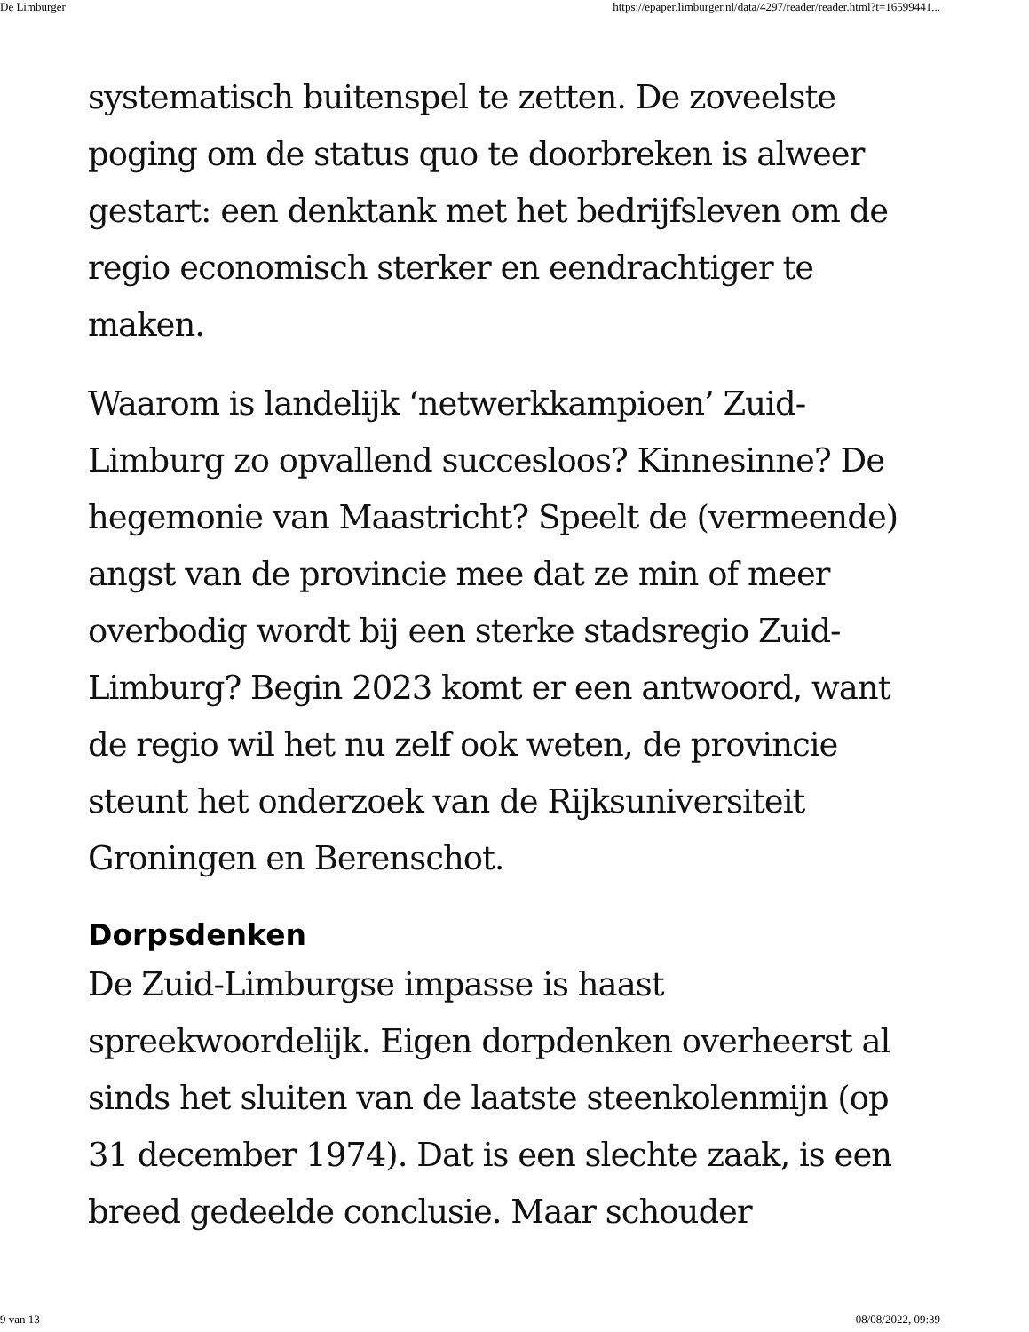De Limburger https://epaper.limburger.nl/data/4297/reader/reader.html?t=16599441...
systematisch buitenspel te zetten. De zoveelste poging om de status quo te doorbreken is alweer gestart: een denktank met het bedrijfsleven om de regio economisch sterker en eendrachtiger te maken.
Waarom is landelijk ‘netwerkkampioen’ Zuid-Limburg zo opvallend succesloos? Kinnesinne? De hegemonie van Maastricht? Speelt de (vermeende) angst van de provincie mee dat ze min of meer overbodig wordt bij een sterke stadsregio Zuid-Limburg? Begin 2023 komt er een antwoord, want de regio wil het nu zelf ook weten, de provincie steunt het onderzoek van de Rijksuniversiteit Groningen en Berenschot.
Dorpsdenken
De Zuid-Limburgse impasse is haast spreekwoordelijk. Eigen dorpdenken overheerst al sinds het sluiten van de laatste steenkolenmijn (op 31 december 1974). Dat is een slechte zaak, is een breed gedeelde conclusie. Maar schouder
9 van 13 08/08/2022, 09:39